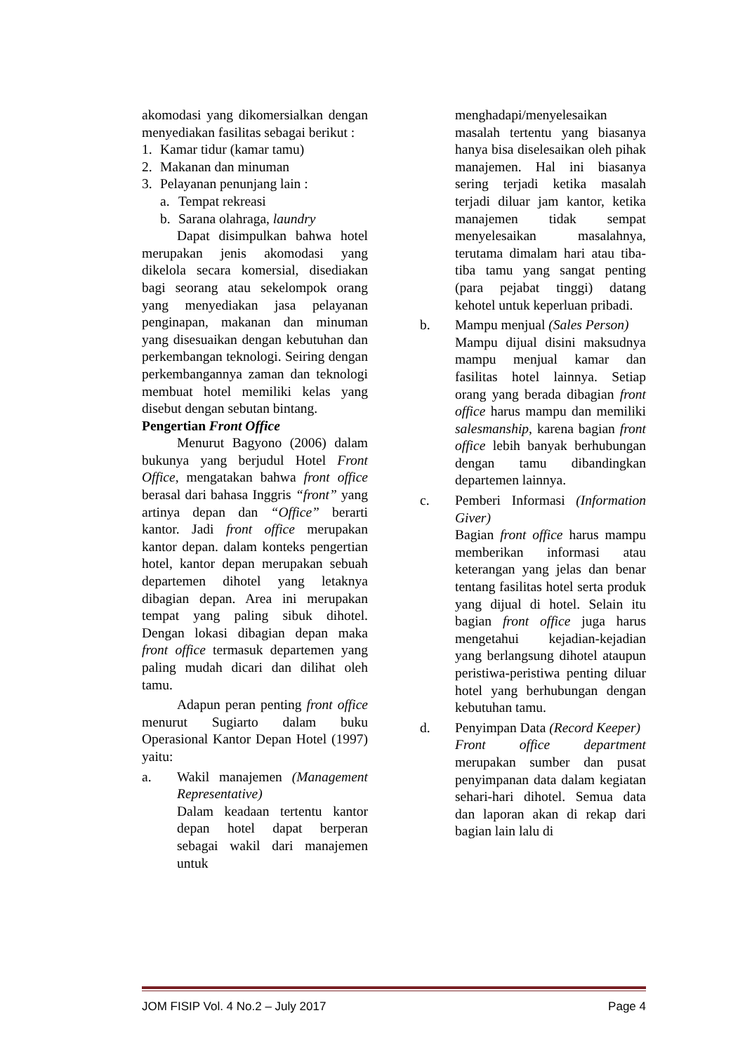akomodasi yang dikomersialkan dengan menyediakan fasilitas sebagai berikut :
1. Kamar tidur (kamar tamu)
2. Makanan dan minuman
3. Pelayanan penunjang lain :
a. Tempat rekreasi
b. Sarana olahraga, laundry
Dapat disimpulkan bahwa hotel merupakan jenis akomodasi yang dikelola secara komersial, disediakan bagi seorang atau sekelompok orang yang menyediakan jasa pelayanan penginapan, makanan dan minuman yang disesuaikan dengan kebutuhan dan perkembangan teknologi. Seiring dengan perkembangannya zaman dan teknologi membuat hotel memiliki kelas yang disebut dengan sebutan bintang.
Pengertian Front Office
Menurut Bagyono (2006) dalam bukunya yang berjudul Hotel Front Office, mengatakan bahwa front office berasal dari bahasa Inggris “front” yang artinya depan dan “Office” berarti kantor. Jadi front office merupakan kantor depan. dalam konteks pengertian hotel, kantor depan merupakan sebuah departemen dihotel yang letaknya dibagian depan. Area ini merupakan tempat yang paling sibuk dihotel. Dengan lokasi dibagian depan maka front office termasuk departemen yang paling mudah dicari dan dilihat oleh tamu.
Adapun peran penting front office menurut Sugiarto dalam buku Operasional Kantor Depan Hotel (1997) yaitu:
a. Wakil manajemen (Management Representative)
Dalam keadaan tertentu kantor depan hotel dapat berperan sebagai wakil dari manajemen untuk
menghadapi/menyelesaikan masalah tertentu yang biasanya hanya bisa diselesaikan oleh pihak manajemen. Hal ini biasanya sering terjadi ketika masalah terjadi diluar jam kantor, ketika manajemen tidak sempat menyelesaikan masalahnya, terutama dimalam hari atau tiba-tiba tamu yang sangat penting (para pejabat tinggi) datang kehotel untuk keperluan pribadi.
b. Mampu menjual (Sales Person)
Mampu dijual disini maksudnya mampu menjual kamar dan fasilitas hotel lainnya. Setiap orang yang berada dibagian front office harus mampu dan memiliki salesmanship, karena bagian front office lebih banyak berhubungan dengan tamu dibandingkan departemen lainnya.
c. Pemberi Informasi (Information Giver)
Bagian front office harus mampu memberikan informasi atau keterangan yang jelas dan benar tentang fasilitas hotel serta produk yang dijual di hotel. Selain itu bagian front office juga harus mengetahui kejadian-kejadian yang berlangsung dihotel ataupun peristiwa-peristiwa penting diluar hotel yang berhubungan dengan kebutuhan tamu.
d. Penyimpan Data (Record Keeper)
Front office department merupakan sumber dan pusat penyimpanan data dalam kegiatan sehari-hari dihotel. Semua data dan laporan akan di rekap dari bagian lain lalu di
JOM FISIP Vol. 4 No.2 – July 2017 Page 4